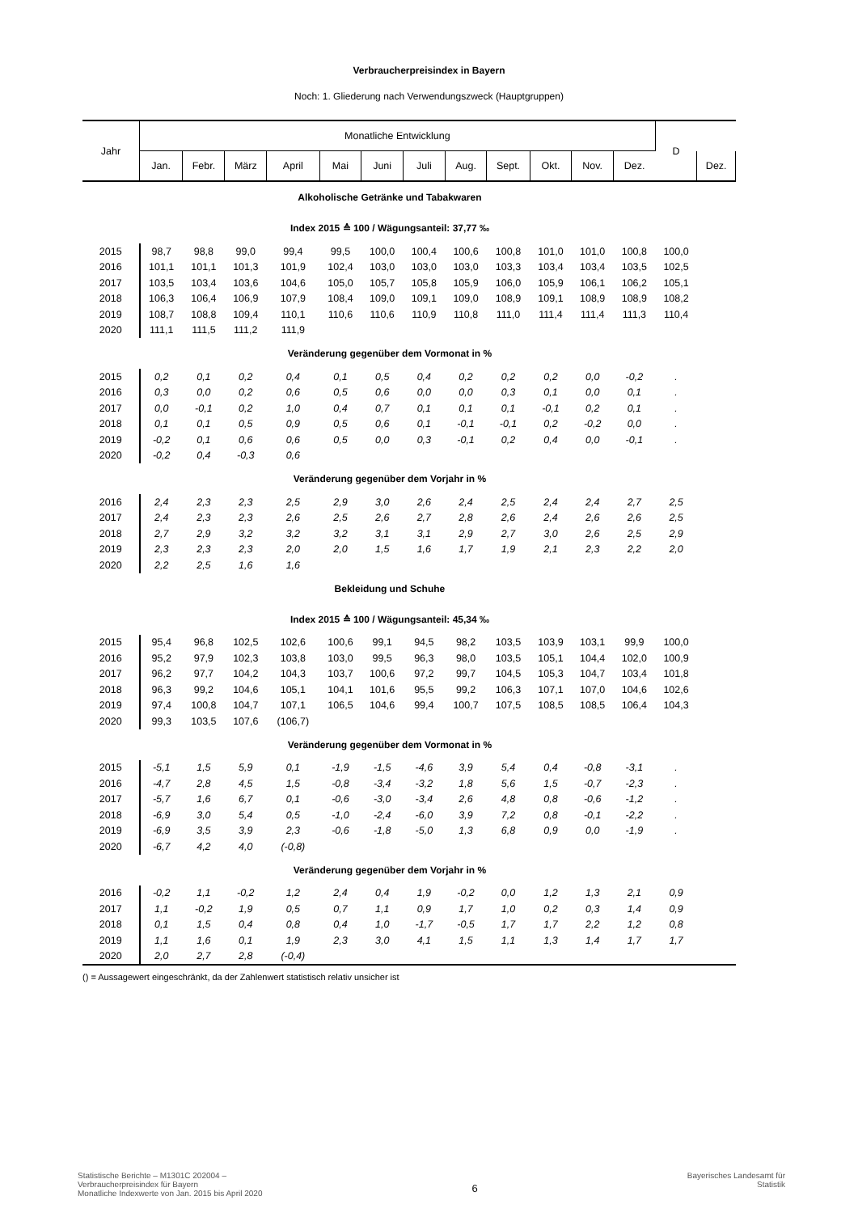Verbraucherpreisindex in Bayern
Noch: 1. Gliederung nach Verwendungszweck (Hauptgruppen)
| Jahr | Monatliche Entwicklung | | | | | | | | | | | | D | |
| --- | --- | --- | --- | --- | --- | --- | --- | --- | --- | --- | --- | --- | --- | --- |
| | Jan. | Febr. | März | April | Mai | Juni | Juli | Aug. | Sept. | Okt. | Nov. | Dez. | | Dez. |
| Alkoholische Getränke und Tabakwaren | | | | | | | | | | | | | | |
| Index 2015 ≙ 100 / Wägungsanteil: 37,77 ‰ | | | | | | | | | | | | | | |
| 2015 | 98,7 | 98,8 | 99,0 | 99,4 | 99,5 | 100,0 | 100,4 | 100,6 | 100,8 | 101,0 | 101,0 | 100,8 | 100,0 | |
| 2016 | 101,1 | 101,1 | 101,3 | 101,9 | 102,4 | 103,0 | 103,0 | 103,0 | 103,3 | 103,4 | 103,4 | 103,5 | 102,5 | |
| 2017 | 103,5 | 103,4 | 103,6 | 104,6 | 105,0 | 105,7 | 105,8 | 105,9 | 106,0 | 105,9 | 106,1 | 106,2 | 105,1 | |
| 2018 | 106,3 | 106,4 | 106,9 | 107,9 | 108,4 | 109,0 | 109,1 | 109,0 | 108,9 | 109,1 | 108,9 | 108,9 | 108,2 | |
| 2019 | 108,7 | 108,8 | 109,4 | 110,1 | 110,6 | 110,6 | 110,9 | 110,8 | 111,0 | 111,4 | 111,4 | 111,3 | 110,4 | |
| 2020 | 111,1 | 111,5 | 111,2 | 111,9 | | | | | | | | | | |
| Veränderung gegenüber dem Vormonat in % | | | | | | | | | | | | | | |
| 2015 | 0,2 | 0,1 | 0,2 | 0,4 | 0,1 | 0,5 | 0,4 | 0,2 | 0,2 | 0,2 | 0,0 | -0,2 | . | |
| 2016 | 0,3 | 0,0 | 0,2 | 0,6 | 0,5 | 0,6 | 0,0 | 0,0 | 0,3 | 0,1 | 0,0 | 0,1 | . | |
| 2017 | 0,0 | -0,1 | 0,2 | 1,0 | 0,4 | 0,7 | 0,1 | 0,1 | 0,1 | -0,1 | 0,2 | 0,1 | . | |
| 2018 | 0,1 | 0,1 | 0,5 | 0,9 | 0,5 | 0,6 | 0,1 | -0,1 | -0,1 | 0,2 | -0,2 | 0,0 | . | |
| 2019 | -0,2 | 0,1 | 0,6 | 0,6 | 0,5 | 0,0 | 0,3 | -0,1 | 0,2 | 0,4 | 0,0 | -0,1 | . | |
| 2020 | -0,2 | 0,4 | -0,3 | 0,6 | | | | | | | | | | |
| Veränderung gegenüber dem Vorjahr in % | | | | | | | | | | | | | | |
| 2016 | 2,4 | 2,3 | 2,3 | 2,5 | 2,9 | 3,0 | 2,6 | 2,4 | 2,5 | 2,4 | 2,4 | 2,7 | 2,5 | |
| 2017 | 2,4 | 2,3 | 2,3 | 2,6 | 2,5 | 2,6 | 2,7 | 2,8 | 2,6 | 2,4 | 2,6 | 2,6 | 2,5 | |
| 2018 | 2,7 | 2,9 | 3,2 | 3,2 | 3,2 | 3,1 | 3,1 | 2,9 | 2,7 | 3,0 | 2,6 | 2,5 | 2,9 | |
| 2019 | 2,3 | 2,3 | 2,3 | 2,0 | 2,0 | 1,5 | 1,6 | 1,7 | 1,9 | 2,1 | 2,3 | 2,2 | 2,0 | |
| 2020 | 2,2 | 2,5 | 1,6 | 1,6 | | | | | | | | | | |
| Bekleidung und Schuhe | | | | | | | | | | | | | | |
| Index 2015 ≙ 100 / Wägungsanteil: 45,34 ‰ | | | | | | | | | | | | | | |
| 2015 | 95,4 | 96,8 | 102,5 | 102,6 | 100,6 | 99,1 | 94,5 | 98,2 | 103,5 | 103,9 | 103,1 | 99,9 | 100,0 | |
| 2016 | 95,2 | 97,9 | 102,3 | 103,8 | 103,0 | 99,5 | 96,3 | 98,0 | 103,5 | 105,1 | 104,4 | 102,0 | 100,9 | |
| 2017 | 96,2 | 97,7 | 104,2 | 104,3 | 103,7 | 100,6 | 97,2 | 99,7 | 104,5 | 105,3 | 104,7 | 103,4 | 101,8 | |
| 2018 | 96,3 | 99,2 | 104,6 | 105,1 | 104,1 | 101,6 | 95,5 | 99,2 | 106,3 | 107,1 | 107,0 | 104,6 | 102,6 | |
| 2019 | 97,4 | 100,8 | 104,7 | 107,1 | 106,5 | 104,6 | 99,4 | 100,7 | 107,5 | 108,5 | 108,5 | 106,4 | 104,3 | |
| 2020 | 99,3 | 103,5 | 107,6 | (106,7) | | | | | | | | | | |
| Veränderung gegenüber dem Vormonat in % | | | | | | | | | | | | | | |
| 2015 | -5,1 | 1,5 | 5,9 | 0,1 | -1,9 | -1,5 | -4,6 | 3,9 | 5,4 | 0,4 | -0,8 | -3,1 | . | |
| 2016 | -4,7 | 2,8 | 4,5 | 1,5 | -0,8 | -3,4 | -3,2 | 1,8 | 5,6 | 1,5 | -0,7 | -2,3 | . | |
| 2017 | -5,7 | 1,6 | 6,7 | 0,1 | -0,6 | -3,0 | -3,4 | 2,6 | 4,8 | 0,8 | -0,6 | -1,2 | . | |
| 2018 | -6,9 | 3,0 | 5,4 | 0,5 | -1,0 | -2,4 | -6,0 | 3,9 | 7,2 | 0,8 | -0,1 | -2,2 | . | |
| 2019 | -6,9 | 3,5 | 3,9 | 2,3 | -0,6 | -1,8 | -5,0 | 1,3 | 6,8 | 0,9 | 0,0 | -1,9 | . | |
| 2020 | -6,7 | 4,2 | 4,0 | (-0,8) | | | | | | | | | | |
| Veränderung gegenüber dem Vorjahr in % | | | | | | | | | | | | | | |
| 2016 | -0,2 | 1,1 | -0,2 | 1,2 | 2,4 | 0,4 | 1,9 | -0,2 | 0,0 | 1,2 | 1,3 | 2,1 | 0,9 | |
| 2017 | 1,1 | -0,2 | 1,9 | 0,5 | 0,7 | 1,1 | 0,9 | 1,7 | 1,0 | 0,2 | 0,3 | 1,4 | 0,9 | |
| 2018 | 0,1 | 1,5 | 0,4 | 0,8 | 0,4 | 1,0 | -1,7 | -0,5 | 1,7 | 1,7 | 2,2 | 1,2 | 0,8 | |
| 2019 | 1,1 | 1,6 | 0,1 | 1,9 | 2,3 | 3,0 | 4,1 | 1,5 | 1,1 | 1,3 | 1,4 | 1,7 | 1,7 | |
| 2020 | 2,0 | 2,7 | 2,8 | (-0,4) | | | | | | | | | | |
() = Aussagewert eingeschränkt, da der Zahlenwert statistisch relativ unsicher ist
Statistische Berichte – M1301C 202004 –
Verbraucherpreisindex für Bayern
Monatliche Indexwerte von Jan. 2015 bis April 2020
6
Bayerisches Landesamt für
Statistik